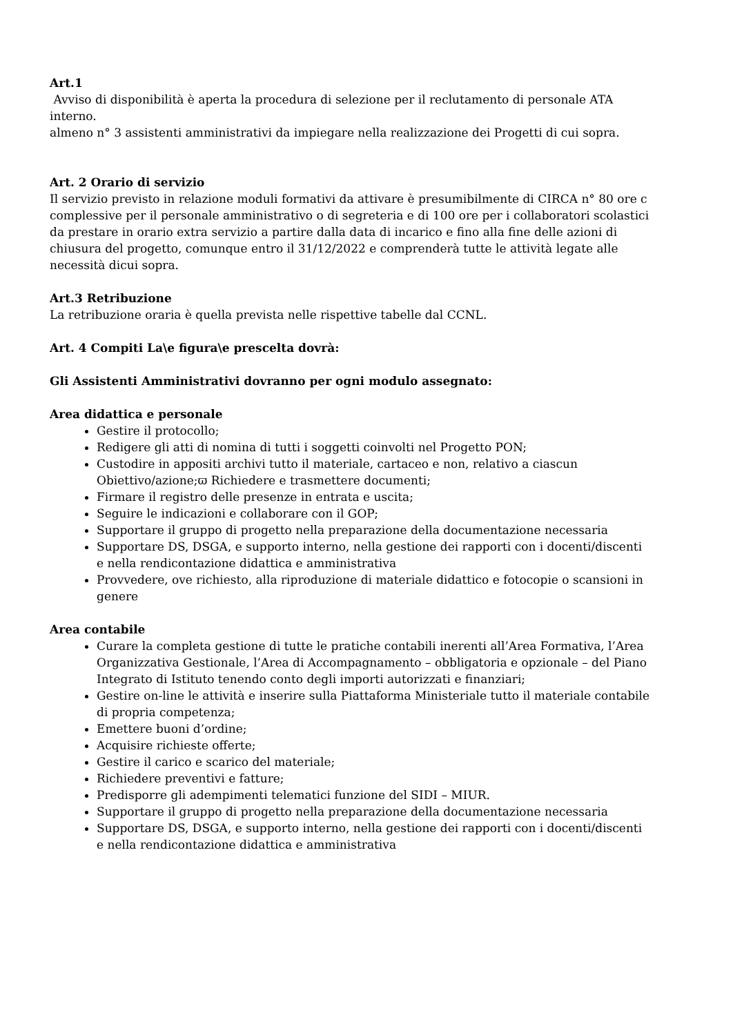Art.1
Avviso di disponibilità è aperta la procedura di selezione per il reclutamento di personale ATA interno.
almeno n° 3 assistenti amministrativi da impiegare nella realizzazione dei Progetti di cui sopra.
Art. 2 Orario di servizio
Il servizio previsto in relazione moduli formativi da attivare è presumibilmente di CIRCA n° 80 ore c complessive per il personale amministrativo o di segreteria e di 100 ore per i collaboratori scolastici da prestare in orario extra servizio a partire dalla data di incarico e fino alla fine delle azioni di chiusura del progetto, comunque entro il 31/12/2022 e comprenderà tutte le attività legate alle necessità dicui sopra.
Art.3 Retribuzione
La retribuzione oraria è quella prevista nelle rispettive tabelle dal CCNL.
Art. 4 Compiti La\e figura\e prescelta dovrà:
Gli Assistenti Amministrativi dovranno per ogni modulo assegnato:
Area didattica e personale
Gestire il protocollo;
Redigere gli atti di nomina di tutti i soggetti coinvolti nel Progetto PON;
Custodire in appositi archivi tutto il materiale, cartaceo e non, relativo a ciascun Obiettivo/azione;ϖ Richiedere e trasmettere documenti;
Firmare il registro delle presenze in entrata e uscita;
Seguire le indicazioni e collaborare con il GOP;
Supportare il gruppo di progetto nella preparazione della documentazione necessaria
Supportare DS, DSGA, e supporto interno, nella gestione dei rapporti con i docenti/discenti e nella rendicontazione didattica e amministrativa
Provvedere, ove richiesto, alla riproduzione di materiale didattico e fotocopie o scansioni in genere
Area contabile
Curare la completa gestione di tutte le pratiche contabili inerenti all’Area Formativa, l’Area Organizzativa Gestionale, l’Area di Accompagnamento – obbligatoria e opzionale – del Piano Integrato di Istituto tenendo conto degli importi autorizzati e finanziari;
Gestire on-line le attività e inserire sulla Piattaforma Ministeriale tutto il materiale contabile di propria competenza;
Emettere buoni d’ordine;
Acquisire richieste offerte;
Gestire il carico e scarico del materiale;
Richiedere preventivi e fatture;
Predisporre gli adempimenti telematici funzione del SIDI – MIUR.
Supportare il gruppo di progetto nella preparazione della documentazione necessaria
Supportare DS, DSGA, e supporto interno, nella gestione dei rapporti con i docenti/discenti e nella rendicontazione didattica e amministrativa